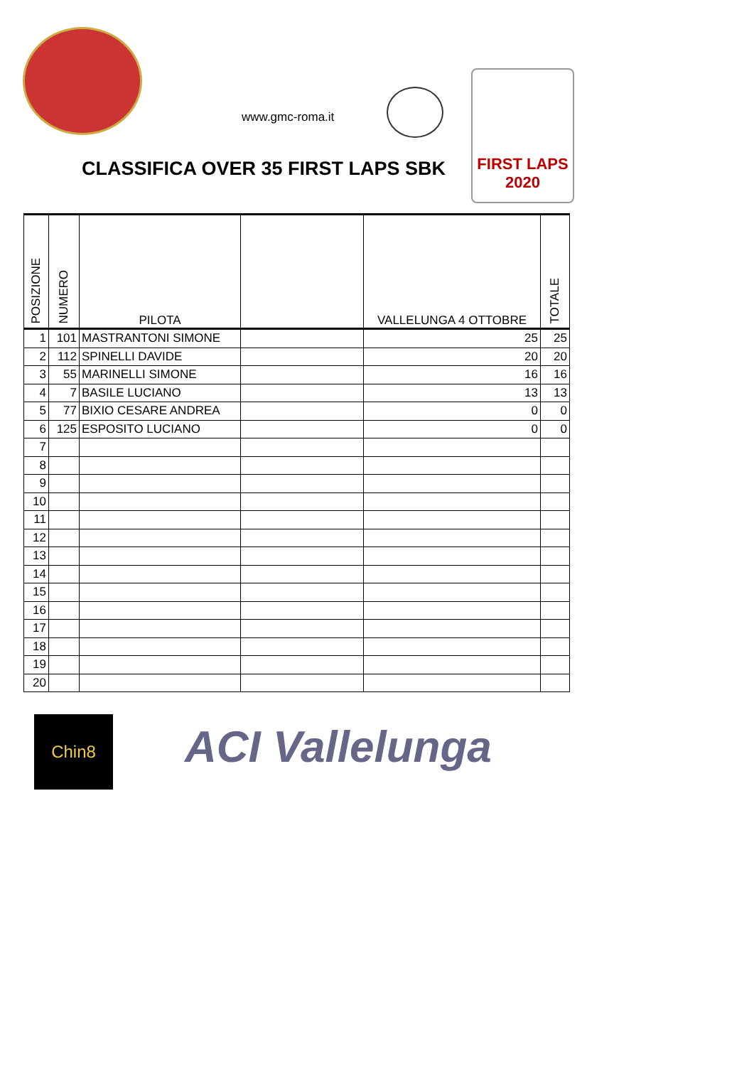www.gmc-roma.it
FIRST LAPS 2020
CLASSIFICA OVER 35 FIRST LAPS SBK
| POSIZIONE | NUMERO | PILOTA | | VALLELUNGA 4 OTTOBRE | TOTALE |
| --- | --- | --- | --- | --- | --- |
| 1 | 101 | MASTRANTONI SIMONE | | 25 | 25 |
| 2 | 112 | SPINELLI DAVIDE | | 20 | 20 |
| 3 | 55 | MARINELLI SIMONE | | 16 | 16 |
| 4 | 7 | BASILE LUCIANO | | 13 | 13 |
| 5 | 77 | BIXIO CESARE ANDREA | | 0 | 0 |
| 6 | 125 | ESPOSITO LUCIANO | | 0 | 0 |
| 7 | | | | | |
| 8 | | | | | |
| 9 | | | | | |
| 10 | | | | | |
| 11 | | | | | |
| 12 | | | | | |
| 13 | | | | | |
| 14 | | | | | |
| 15 | | | | | |
| 16 | | | | | |
| 17 | | | | | |
| 18 | | | | | |
| 19 | | | | | |
| 20 | | | | | |
Chin8 ACI Vallelunga